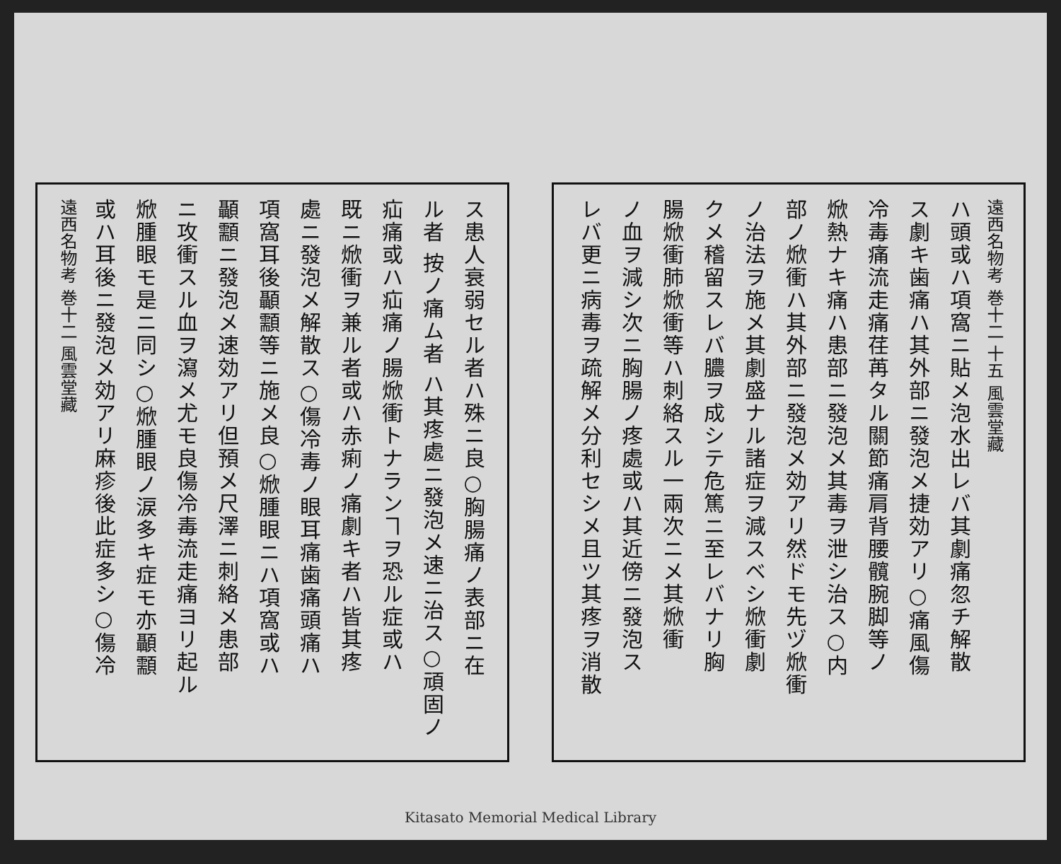遠西名物考 巻十二 十五 風雲堂藏
ハ頭或ハ項窩ニ貼メ泡水出レバ其劇痛忽チ解散
ス劇キ歯痛ハ其外部ニ發泡メ捷効アリ○痛風傷
冷毒痛流走痛荏苒タル關節痛肩背腰髖腕脚等ノ
焮熱ナキ痛ハ患部ニ發泡メ其毒ヲ泄シ治ス○内
部ノ焮衝ハ其外部ニ發泡メ効アリ然ドモ先ヅ焮衝
ノ治法ヲ施メ其劇盛ナル諸症ヲ減スベシ焮衝劇
クメ稽留スレバ膿ヲ成シテ危篤ニ至レバナリ胸
腸焮衝肺焮衝等ハ刺絡スル一兩次ニメ其焮衝
ノ血ヲ減シ次ニ胸腸ノ疼處或ハ其近傍ニ發泡ス
レバ更ニ病毒ヲ疏解メ分利セシメ且ツ其疼ヲ消散
ス患人衰弱セル者ハ殊ニ良○胸腸痛ノ表部ニ在
ル者 按ノ痛ム者 ハ其疼處ニ發泡メ速ニ治ス○頑固ノ
疝痛或ハ疝痛ノ腸焮衝トナランヿヲ恐ル症或ハ
既ニ焮衝ヲ兼ル者或ハ赤痢ノ痛劇キ者ハ皆其疼
處ニ發泡メ解散ス○傷冷毒ノ眼耳痛歯痛頭痛ハ
項窩耳後顳顬等ニ施メ良○焮腫眼ニハ項窩或ハ
顳顬ニ發泡メ速効アリ但預メ尺澤ニ刺絡メ患部
ニ攻衝スル血ヲ瀉メ尤モ良傷冷毒流走痛ヨリ起ル
焮腫眼モ是ニ同シ○焮腫眼ノ涙多キ症モ亦顳顬
或ハ耳後ニ發泡メ効アリ麻疹後此症多シ○傷冷
遠西名物考 巻十二 風雲堂藏
Kitasato Memorial Medical Library